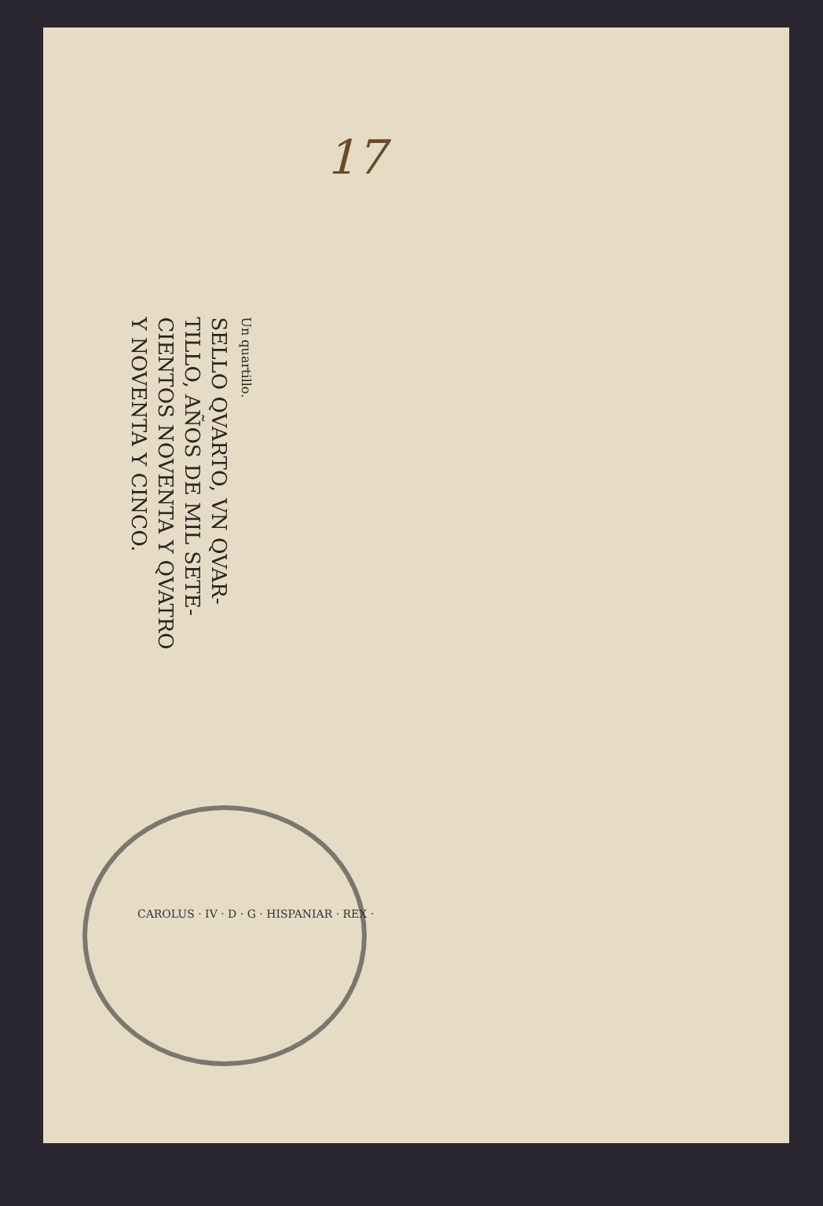17
Un quartillo.
SELLO QVARTO, VN QVAR-
TILLO, AÑOS DE MIL SETE-
CIENTOS NOVENTA Y QVATRO
Y NOVENTA Y CINCO.
CAROLUS · IV · D · G · HISPANIAR · REX ·